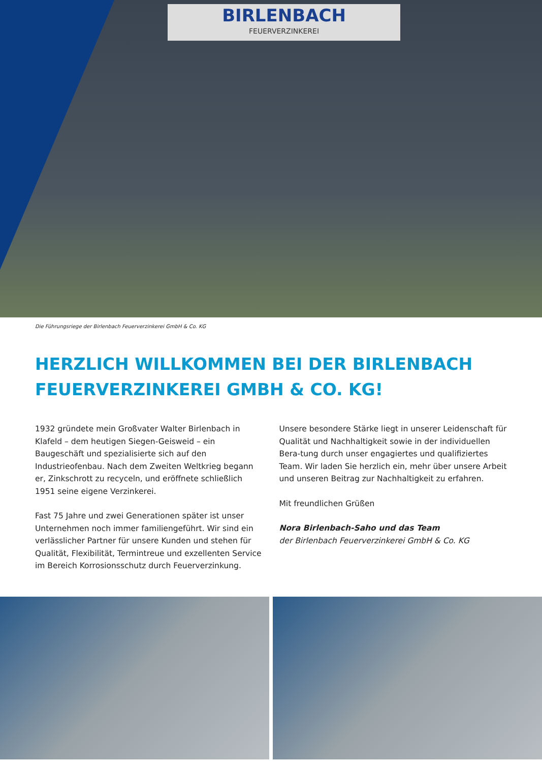BIRLENBACH
FEUERVERZINKEREI
Die Führungsriege der Birlenbach Feuerverzinkerei GmbH & Co. KG
HERZLICH WILLKOMMEN BEI DER BIRLENBACH
FEUERVERZINKEREI GMBH & CO. KG!
1932 gründete mein Großvater Walter Birlenbach in Klafeld – dem heutigen Siegen-Geisweid – ein Baugeschäft und spezialisierte sich auf den Industrieofenbau. Nach dem Zweiten Weltkrieg begann er, Zinkschrott zu recyceln, und eröffnete schließlich 1951 seine eigene Verzinkerei.
Fast 75 Jahre und zwei Generationen später ist unser Unternehmen noch immer familiengeführt. Wir sind ein verlässlicher Partner für unsere Kunden und stehen für Qualität, Flexibilität, Termintreue und exzellenten Service im Bereich Korrosionsschutz durch Feuerverzinkung.
Unsere besondere Stärke liegt in unserer Leidenschaft für Qualität und Nachhaltigkeit sowie in der individuellen Bera-tung durch unser engagiertes und qualifiziertes Team. Wir laden Sie herzlich ein, mehr über unsere Arbeit und unseren Beitrag zur Nachhaltigkeit zu erfahren.
Mit freundlichen Grüßen
Nora Birlenbach-Saho und das Team
der Birlenbach Feuerverzinkerei GmbH & Co. KG